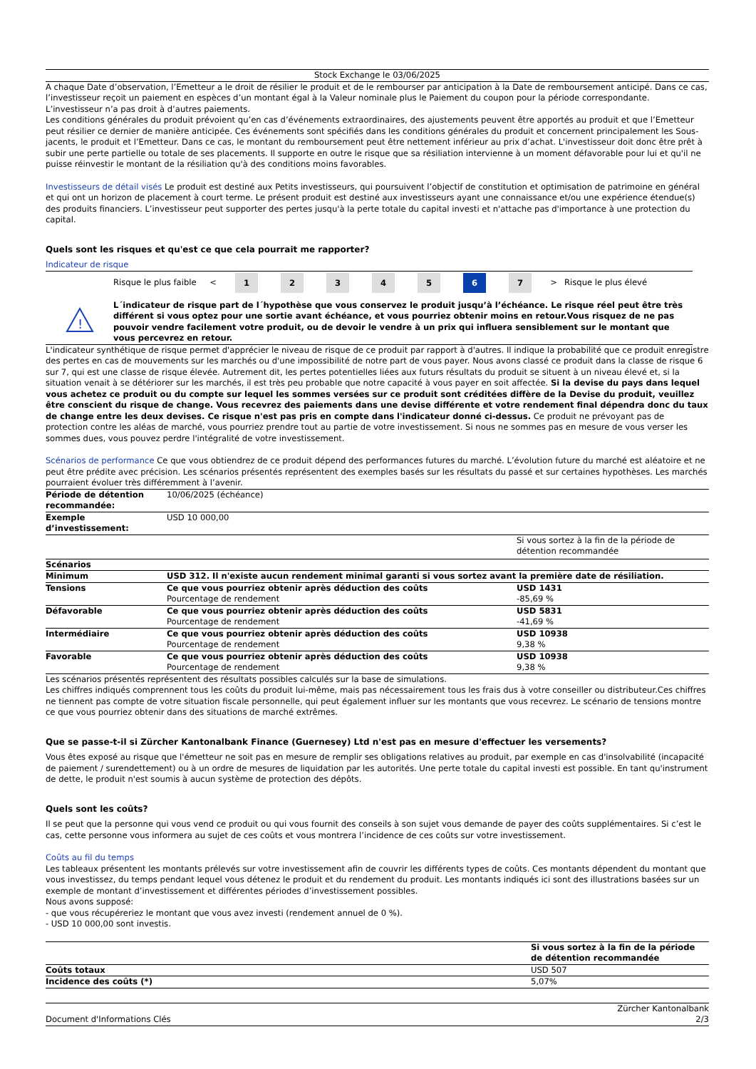Stock Exchange le 03/06/2025
A chaque Date d’observation, l’Emetteur a le droit de résilier le produit et de le rembourser par anticipation à la Date de remboursement anticipé. Dans ce cas, l’investisseur reçoit un paiement en espèces d’un montant égal à la Valeur nominale plus le Paiement du coupon pour la période correspondante. L’investisseur n’a pas droit à d’autres paiements.
Les conditions générales du produit prévoient qu’en cas d’événements extraordinaires, des ajustements peuvent être apportés au produit et que l’Emetteur peut résilier ce dernier de manière anticipée. Ces événements sont spécifiés dans les conditions générales du produit et concernent principalement les Sous-jacents, le produit et l’Emetteur. Dans ce cas, le montant du remboursement peut être nettement inférieur au prix d’achat. L'investisseur doit donc être prêt à subir une perte partielle ou totale de ses placements. Il supporte en outre le risque que sa résiliation intervienne à un moment défavorable pour lui et qu'il ne puisse réinvestir le montant de la résiliation qu'à des conditions moins favorables.
Investisseurs de détail visés Le produit est destiné aux Petits investisseurs, qui poursuivent l’objectif de constitution et optimisation de patrimoine en général et qui ont un horizon de placement à court terme. Le présent produit est destiné aux investisseurs ayant une connaissance et/ou une expérience étendue(s) des produits financiers. L’investisseur peut supporter des pertes jusqu'à la perte totale du capital investi et n'attache pas d'importance à une protection du capital.
Quels sont les risques et qu'est ce que cela pourrait me rapporter?
Indicateur de risque
| | Risque le plus faible | < | 1 | 2 | 3 | 4 | 5 | 6 | 7 | > | Risque le plus élevé |
| ! | L´indicateur de risque part de l´hypothèse que vous conservez le produit jusqu’à l’échéance. Le risque réel peut être très différent si vous optez pour une sortie avant échéance, et vous pourriez obtenir moins en retour.Vous risquez de ne pas pouvoir vendre facilement votre produit, ou de devoir le vendre à un prix qui influera sensiblement sur le montant que vous percevrez en retour. |
L'indicateur synthétique de risque permet d'apprécier le niveau de risque de ce produit par rapport à d'autres. Il indique la probabilité que ce produit enregistre des pertes en cas de mouvements sur les marchés ou d'une impossibilité de notre part de vous payer. Nous avons classé ce produit dans la classe de risque 6 sur 7, qui est une classe de risque élevée. Autrement dit, les pertes potentielles liées aux futurs résultats du produit se situent à un niveau élevé et, si la situation venait à se détériorer sur les marchés, il est très peu probable que notre capacité à vous payer en soit affectée. Si la devise du pays dans lequel vous achetez ce produit ou du compte sur lequel les sommes versées sur ce produit sont créditées diffère de la Devise du produit, veuillez être conscient du risque de change. Vous recevrez des paiements dans une devise différente et votre rendement final dépendra donc du taux de change entre les deux devises. Ce risque n'est pas pris en compte dans l'indicateur donné ci-dessus. Ce produit ne prévoyant pas de protection contre les aléas de marché, vous pourriez prendre tout au partie de votre investissement. Si nous ne sommes pas en mesure de vous verser les sommes dues, vous pouvez perdre l'intégralité de votre investissement.
Scénarios de performance Ce que vous obtiendrez de ce produit dépend des performances futures du marché. L’évolution future du marché est aléatoire et ne peut être prédite avec précision. Les scénarios présentés représentent des exemples basés sur les résultats du passé et sur certaines hypothèses. Les marchés pourraient évoluer très différemment à l’avenir.
| Période de détention recommandée: | 10/06/2025 (échéance) | |
| Exemple d’investissement: | USD 10 000,00 | |
| | | Si vous sortez à la fin de la période de détention recommandée |
| Scénarios | | |
| Minimum | USD 312. Il n'existe aucun rendement minimal garanti si vous sortez avant la première date de résiliation. | |
| Tensions | Ce que vous pourriez obtenir après déduction des coûts Pourcentage de rendement | USD 1431 -85,69 % |
| Défavorable | Ce que vous pourriez obtenir après déduction des coûts Pourcentage de rendement | USD 5831 -41,69 % |
| Intermédiaire | Ce que vous pourriez obtenir après déduction des coûts Pourcentage de rendement | USD 10938 9,38 % |
| Favorable | Ce que vous pourriez obtenir après déduction des coûts Pourcentage de rendement | USD 10938 9,38 % |
Les scénarios présentés représentent des résultats possibles calculés sur la base de simulations.
Les chiffres indiqués comprennent tous les coûts du produit lui-même, mais pas nécessairement tous les frais dus à votre conseiller ou distributeur.Ces chiffres ne tiennent pas compte de votre situation fiscale personnelle, qui peut également influer sur les montants que vous recevrez. Le scénario de tensions montre ce que vous pourriez obtenir dans des situations de marché extrêmes.
Que se passe-t-il si Zürcher Kantonalbank Finance (Guernesey) Ltd n'est pas en mesure d'effectuer les versements?
Vous êtes exposé au risque que l'émetteur ne soit pas en mesure de remplir ses obligations relatives au produit, par exemple en cas d'insolvabilité (incapacité de paiement / surendettement) ou à un ordre de mesures de liquidation par les autorités. Une perte totale du capital investi est possible. En tant qu'instrument de dette, le produit n'est soumis à aucun système de protection des dépôts.
Quels sont les coûts?
Il se peut que la personne qui vous vend ce produit ou qui vous fournit des conseils à son sujet vous demande de payer des coûts supplémentaires. Si c’est le cas, cette personne vous informera au sujet de ces coûts et vous montrera l’incidence de ces coûts sur votre investissement.
Coûts au fil du temps
Les tableaux présentent les montants prélevés sur votre investissement afin de couvrir les différents types de coûts. Ces montants dépendent du montant que vous investissez, du temps pendant lequel vous détenez le produit et du rendement du produit. Les montants indiqués ici sont des illustrations basées sur un exemple de montant d’investissement et différentes périodes d’investissement possibles.
Nous avons supposé:
- que vous récupéreriez le montant que vous avez investi (rendement annuel de 0 %).
- USD 10 000,00 sont investis.
| | Si vous sortez à la fin de la période de détention recommandée |
| Coûts totaux | USD 507 |
| Incidence des coûts (*) | 5,07% |
Document d'Informations Clés Zürcher Kantonalbank
2/3